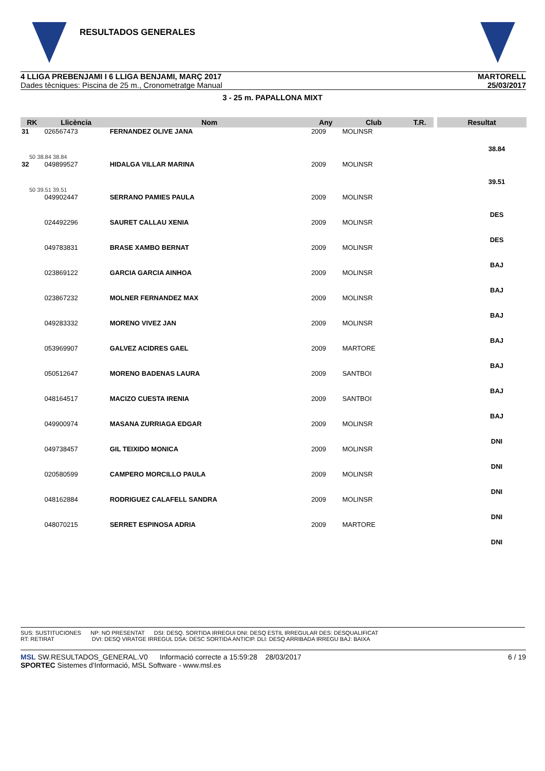RESULTADOS GENERALES
4 LLIGA PREBENJAMI I 6 LLIGA BENJAMI, MARÇ 2017
Dades tècniques: Piscina de 25 m., Cronometratge Manual
MARTORELL
25/03/2017
3 - 25 m. PAPALLONA MIXT
| RK | Llicència | Nom | Any | Club | T.R. | | Resultat |
| --- | --- | --- | --- | --- | --- | --- | --- |
| 31 | 026567473 | FERNANDEZ OLIVE JANA | 2009 | MOLINSR | | | 38.84 |
| 50 38.84 38.84 | | | | | | | |
| 32 | 049899527 | HIDALGA VILLAR MARINA | 2009 | MOLINSR | | | 39.51 |
| 50 39.51 39.51 | | | | | | | |
| | 049902447 | SERRANO PAMIES PAULA | 2009 | MOLINSR | | | DES |
| | 024492296 | SAURET CALLAU XENIA | 2009 | MOLINSR | | | DES |
| | 049783831 | BRASE XAMBO BERNAT | 2009 | MOLINSR | | | BAJ |
| | 023869122 | GARCIA GARCIA AINHOA | 2009 | MOLINSR | | | BAJ |
| | 023867232 | MOLNER FERNANDEZ MAX | 2009 | MOLINSR | | | BAJ |
| | 049283332 | MORENO VIVEZ JAN | 2009 | MOLINSR | | | BAJ |
| | 053969907 | GALVEZ ACIDRES GAEL | 2009 | MARTORE | | | BAJ |
| | 050512647 | MORENO BADENAS LAURA | 2009 | SANTBOI | | | BAJ |
| | 048164517 | MACIZO CUESTA IRENIA | 2009 | SANTBOI | | | BAJ |
| | 049900974 | MASANA ZURRIAGA EDGAR | 2009 | MOLINSR | | | DNI |
| | 049738457 | GIL TEIXIDO MONICA | 2009 | MOLINSR | | | DNI |
| | 020580599 | CAMPERO MORCILLO PAULA | 2009 | MOLINSR | | | DNI |
| | 048162884 | RODRIGUEZ CALAFELL SANDRA | 2009 | MOLINSR | | | DNI |
| | 048070215 | SERRET ESPINOSA ADRIA | 2009 | MARTORE | | | DNI |
SUS: SUSTITUCIONES NP: NO PRESENTAT DSI: DESQ. SORTIDA IRREGUI DNI: DESQ ESTIL IRREGULAR DES: DESQUALIFICAT
RT: RETIRAT DVI: DESQ VIRATGE IRREGUL DSA: DESC SORTIDA ANTICIP. DLI: DESQ ARRIBADA IRREGU BAJ: BAIXA
MSL SW.RESULTADOS_GENERAL.V0 Informació correcte a 15:59:28 28/03/2017 6 / 19
SPORTEC Sistemes d'Informació, MSL Software - www.msl.es